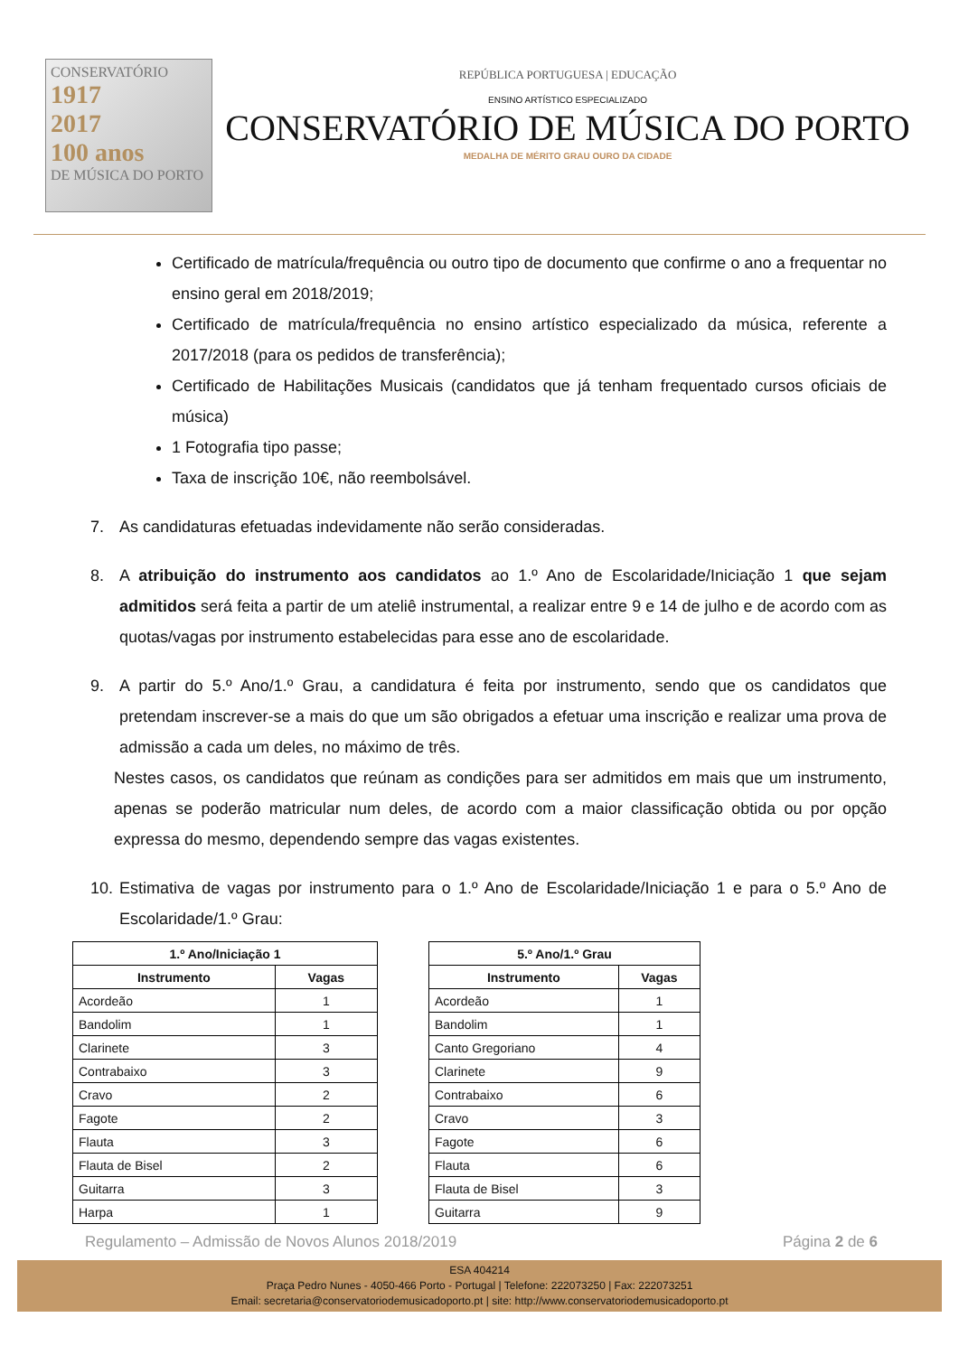CONSERVATÓRIO
1917
2017
100 anos
DE MÚSICA DO PORTO
REPÚBLICA PORTUGUESA | EDUCAÇÃO
ENSINO ARTÍSTICO ESPECIALIZADO
CONSERVATÓRIO DE MÚSICA DO PORTO
MEDALHA DE MÉRITO GRAU OURO DA CIDADE
Certificado de matrícula/frequência ou outro tipo de documento que confirme o ano a frequentar no ensino geral em 2018/2019;
Certificado de matrícula/frequência no ensino artístico especializado da música, referente a 2017/2018 (para os pedidos de transferência);
Certificado de Habilitações Musicais (candidatos que já tenham frequentado cursos oficiais de música)
1 Fotografia tipo passe;
Taxa de inscrição 10€, não reembolsável.
7. As candidaturas efetuadas indevidamente não serão consideradas.
8. A atribuição do instrumento aos candidatos ao 1.º Ano de Escolaridade/Iniciação 1 que sejam admitidos será feita a partir de um ateliê instrumental, a realizar entre 9 e 14 de julho e de acordo com as quotas/vagas por instrumento estabelecidas para esse ano de escolaridade.
9. A partir do 5.º Ano/1.º Grau, a candidatura é feita por instrumento, sendo que os candidatos que pretendam inscrever-se a mais do que um são obrigados a efetuar uma inscrição e realizar uma prova de admissão a cada um deles, no máximo de três.
Nestes casos, os candidatos que reúnam as condições para ser admitidos em mais que um instrumento, apenas se poderão matricular num deles, de acordo com a maior classificação obtida ou por opção expressa do mesmo, dependendo sempre das vagas existentes.
10.
Estimativa de vagas por instrumento para o 1.º Ano de Escolaridade/Iniciação 1 e para o 5.º Ano de Escolaridade/1.º Grau:
| 1.º Ano/Iniciação 1 | |
| --- | --- |
| Instrumento | Vagas |
| Acordeão | 1 |
| Bandolim | 1 |
| Clarinete | 3 |
| Contrabaixo | 3 |
| Cravo | 2 |
| Fagote | 2 |
| Flauta | 3 |
| Flauta de Bisel | 2 |
| Guitarra | 3 |
| Harpa | 1 |
| 5.º Ano/1.º Grau | |
| --- | --- |
| Instrumento | Vagas |
| Acordeão | 1 |
| Bandolim | 1 |
| Canto Gregoriano | 4 |
| Clarinete | 9 |
| Contrabaixo | 6 |
| Cravo | 3 |
| Fagote | 6 |
| Flauta | 6 |
| Flauta de Bisel | 3 |
| Guitarra | 9 |
Regulamento – Admissão de Novos Alunos 2018/2019 Página 2 de 6
ESA 404214
Praça Pedro Nunes - 4050-466 Porto - Portugal | Telefone: 222073250 | Fax: 222073251
Email: secretaria@conservatoriodemusicadoporto.pt | site: http://www.conservatoriodemusicadoporto.pt